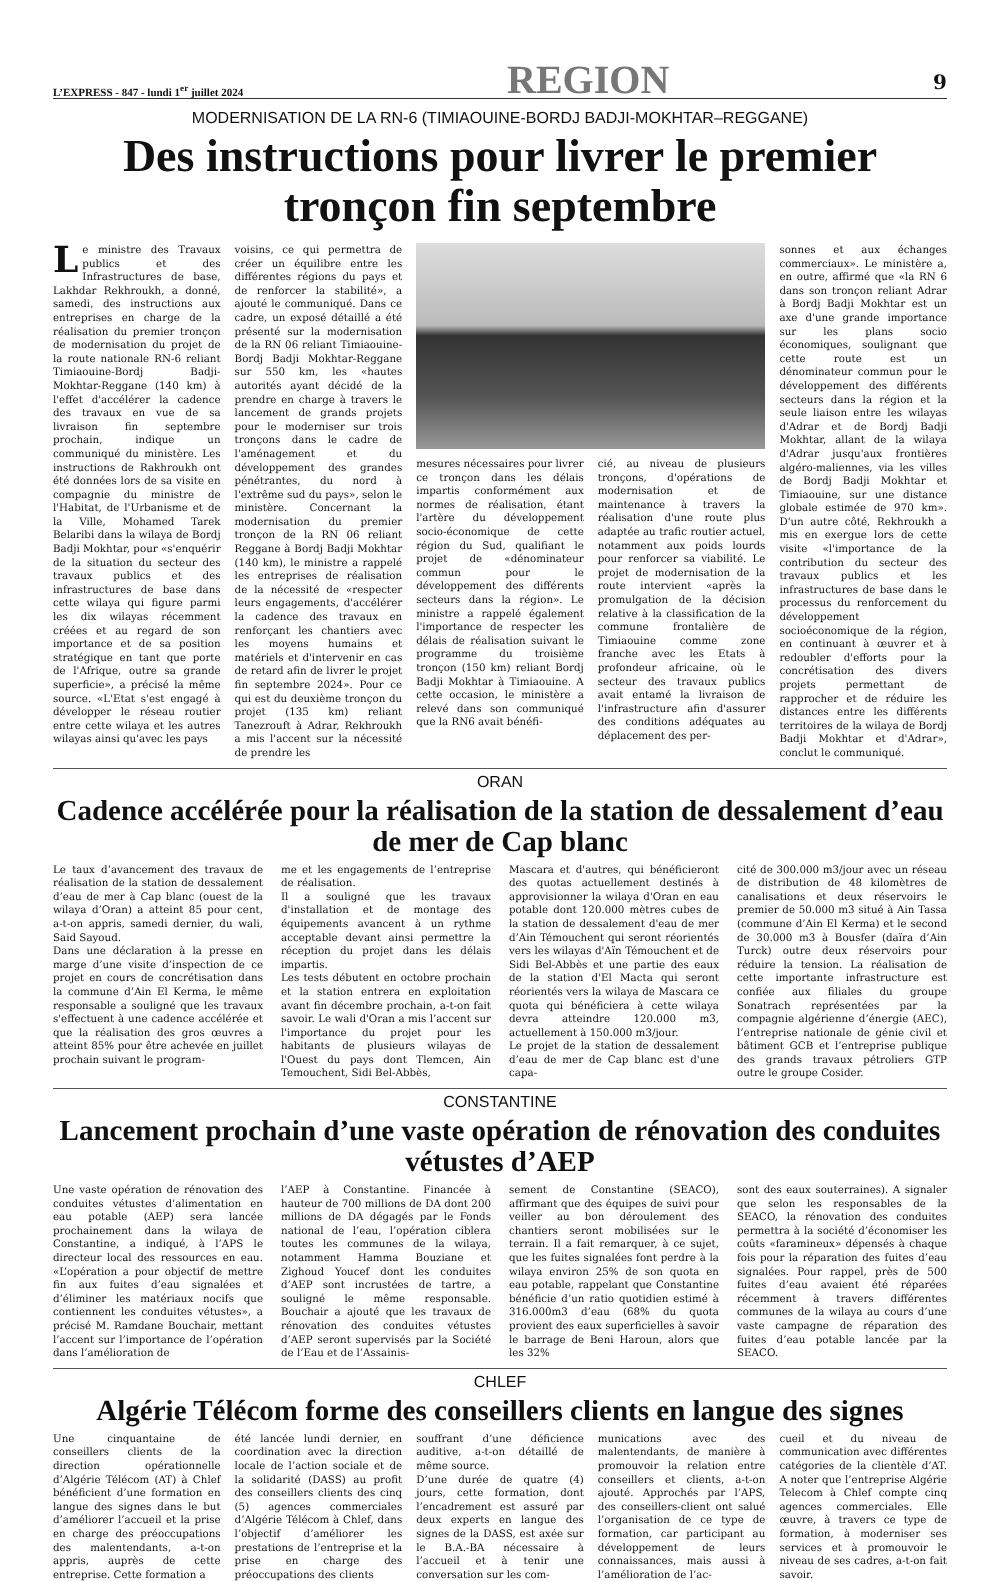L’EXPRESS - 847 - lundi 1<sup>er</sup> juillet 2024 REGION 9
MODERNISATION DE LA RN-6 (TIMIAOUINE-BORDJ BADJI-MOKHTAR–REGGANE)
Des instructions pour livrer le premier tronçon fin septembre
Le ministre des Travaux publics et des Infrastructures de base, Lakhdar Rekhroukh, a donné, samedi, des instructions aux entreprises en charge de la réalisation du premier tronçon de modernisation du projet de la route nationale RN-6 reliant Timiaouine-Bordj Badji-Mokhtar-Reggane (140 km) à l'effet d'accélérer la cadence des travaux en vue de sa livraison fin septembre prochain, indique un communiqué du ministère. Les instructions de Rakhroukh ont été données lors de sa visite en compagnie du ministre de l'Habitat, de l'Urbanisme et de la Ville, Mohamed Tarek Belaribi dans la wilaya de Bordj Badji Mokhtar, pour «s'enquérir de la situation du secteur des travaux publics et des infrastructures de base dans cette wilaya qui figure parmi les dix wilayas récemment créées et au regard de son importance et de sa position stratégique en tant que porte de l'Afrique, outre sa grande superficie», a précisé la même source. «L'Etat s'est engagé à développer le réseau routier entre cette wilaya et les autres wilayas ainsi qu'avec les pays
voisins, ce qui permettra de créer un équilibre entre les différentes régions du pays et de renforcer la stabilité», a ajouté le communiqué. Dans ce cadre, un exposé détaillé a été présenté sur la modernisation de la RN 06 reliant Timiaouine-Bordj Badji Mokhtar-Reggane sur 550 km, les «hautes autorités ayant décidé de la prendre en charge à travers le lancement de grands projets pour le moderniser sur trois tronçons dans le cadre de l'aménagement et du développement des grandes pénétrantes, du nord à l'extrême sud du pays», selon le ministère. Concernant la modernisation du premier tronçon de la RN 06 reliant Reggane à Bordj Badji Mokhtar (140 km), le ministre a rappelé les entreprises de réalisation de la nécessité de «respecter leurs engagements, d'accélérer la cadence des travaux en renforçant les chantiers avec les moyens humains et matériels et d'intervenir en cas de retard afin de livrer le projet fin septembre 2024». Pour ce qui est du deuxième tronçon du projet (135 km) reliant Tanezrouft à Adrar, Rekhroukh a mis l'accent sur la nécessité de prendre les
mesures nécessaires pour livrer ce tronçon dans les délais impartis conformément aux normes de réalisation, étant l'artère du développement socio-économique de cette région du Sud, qualifiant le projet de «dénominateur commun pour le développement des différents secteurs dans la région». Le ministre a rappelé également l'importance de respecter les délais de réalisation suivant le programme du troisième tronçon (150 km) reliant Bordj Badji Mokhtar à Timiaouine. A cette occasion, le ministère a relevé dans son communiqué que la RN6 avait bénéfi-
cié, au niveau de plusieurs tronçons, d'opérations de modernisation et de maintenance à travers la réalisation d'une route plus adaptée au trafic routier actuel, notamment aux poids lourds pour renforcer sa viabilité. Le projet de modernisation de la route intervient «après la promulgation de la décision relative à la classification de la commune frontalière de Timiaouine comme zone franche avec les Etats à profondeur africaine, où le secteur des travaux publics avait entamé la livraison de l'infrastructure afin d'assurer des conditions adéquates au déplacement des per-
sonnes et aux échanges commerciaux». Le ministère a, en outre, affirmé que «la RN 6 dans son tronçon reliant Adrar à Bordj Badji Mokhtar est un axe d'une grande importance sur les plans socio économiques, soulignant que cette route est un dénominateur commun pour le développement des différents secteurs dans la région et la seule liaison entre les wilayas d'Adrar et de Bordj Badji Mokhtar, allant de la wilaya d'Adrar jusqu'aux frontières algéro-maliennes, via les villes de Bordj Badji Mokhtar et Timiaouine, sur une distance globale estimée de 970 km». D'un autre côté, Rekhroukh a mis en exergue lors de cette visite «l'importance de la contribution du secteur des travaux publics et les infrastructures de base dans le processus du renforcement du développement socioéconomique de la région, en continuant à œuvrer et à redoubler d'efforts pour la concrétisation des divers projets permettant de rapprocher et de réduire les distances entre les différents territoires de la wilaya de Bordj Badji Mokhtar et d'Adrar», conclut le communiqué.
ORAN
Cadence accélérée pour la réalisation de la station de dessalement d’eau de mer de Cap blanc
Le taux d’avancement des travaux de réalisation de la station de dessalement d’eau de mer à Cap blanc (ouest de la wilaya d’Oran) a atteint 85 pour cent, a-t-on appris, samedi dernier, du wali, Said Sayoud.
Dans une déclaration à la presse en marge d’une visite d’inspection de ce projet en cours de concrétisation dans la commune d’Ain El Kerma, le même responsable a souligné que les travaux s'effectuent à une cadence accélérée et que la réalisation des gros œuvres a atteint 85% pour être achevée en juillet prochain suivant le program-
me et les engagements de l’entreprise de réalisation.
Il a souligné que les travaux d'installation et de montage des équipements avancent à un rythme acceptable devant ainsi permettre la réception du projet dans les délais impartis.
Les tests débutent en octobre prochain et la station entrera en exploitation avant fin décembre prochain, a-t-on fait savoir. Le wali d'Oran a mis l’accent sur l'importance du projet pour les habitants de plusieurs wilayas de l'Ouest du pays dont Tlemcen, Ain Temouchent, Sidi Bel-Abbès,
Mascara et d'autres, qui bénéficieront des quotas actuellement destinés à approvisionner la wilaya d'Oran en eau potable dont 120.000 mètres cubes de la station de dessalement d'eau de mer d’Ain Témouchent qui seront réorientés vers les wilayas d'Aïn Témouchent et de Sidi Bel-Abbès et une partie des eaux de la station d'El Macta qui seront réorientés vers la wilaya de Mascara ce quota qui bénéficiera à cette wilaya devra atteindre 120.000 m3, actuellement à 150.000 m3/jour.
Le projet de la station de dessalement d’eau de mer de Cap blanc est d'une capa-
cité de 300.000 m3/jour avec un réseau de distribution de 48 kilomètres de canalisations et deux réservoirs le premier de 50.000 m3 situé à Ain Tassa (commune d’Ain El Kerma) et le second de 30.000 m3 à Bousfer (daïra d’Ain Turck) outre deux réservoirs pour réduire la tension. La réalisation de cette importante infrastructure est confiée aux filiales du groupe Sonatrach représentées par la compagnie algérienne d’énergie (AEC), l’entreprise nationale de génie civil et bâtiment GCB et l’entreprise publique des grands travaux pétroliers GTP outre le groupe Cosider.
CONSTANTINE
Lancement prochain d’une vaste opération de rénovation des conduites vétustes d’AEP
Une vaste opération de rénovation des conduites vétustes d’alimentation en eau potable (AEP) sera lancée prochainement dans la wilaya de Constantine, a indiqué, à l’APS le directeur local des ressources en eau. «L’opération a pour objectif de mettre fin aux fuites d’eau signalées et d’éliminer les matériaux nocifs que contiennent les conduites vétustes», a précisé M. Ramdane Bouchair, mettant l’accent sur l’importance de l’opération dans l’amélioration de
l’AEP à Constantine. Financée à hauteur de 700 millions de DA dont 200 millions de DA dégagés par le Fonds national de l’eau, l’opération ciblera toutes les communes de la wilaya, notamment Hamma Bouziane et Zighoud Youcef dont les conduites d’AEP sont incrustées de tartre, a souligné le même responsable. Bouchair a ajouté que les travaux de rénovation des conduites vétustes d’AEP seront supervisés par la Société de l’Eau et de l’Assainis-
sement de Constantine (SEACO), affirmant que des équipes de suivi pour veiller au bon déroulement des chantiers seront mobilisées sur le terrain. Il a fait remarquer, à ce sujet, que les fuites signalées font perdre à la wilaya environ 25% de son quota en eau potable, rappelant que Constantine bénéficie d’un ratio quotidien estimé à 316.000m3 d’eau (68% du quota provient des eaux superficielles à savoir le barrage de Beni Haroun, alors que les 32%
sont des eaux souterraines). A signaler que selon les responsables de la SEACO, la rénovation des conduites permettra à la société d’économiser les coûts «faramineux» dépensés à chaque fois pour la réparation des fuites d’eau signalées. Pour rappel, près de 500 fuites d’eau avaient été réparées récemment à travers différentes communes de la wilaya au cours d’une vaste campagne de réparation des fuites d’eau potable lancée par la SEACO.
CHLEF
Algérie Télécom forme des conseillers clients en langue des signes
Une cinquantaine de conseillers clients de la direction opérationnelle d’Algérie Télécom (AT) à Chlef bénéficient d’une formation en langue des signes dans le but d’améliorer l’accueil et la prise en charge des préoccupations des malentendants, a-t-on appris, auprès de cette entreprise. Cette formation a
été lancée lundi dernier, en coordination avec la direction locale de l’action sociale et de la solidarité (DASS) au profit des conseillers clients des cinq (5) agences commerciales d’Algérie Télécom à Chlef, dans l’objectif d’améliorer les prestations de l’entreprise et la prise en charge des préoccupations des clients
souffrant d’une déficience auditive, a-t-on détaillé de même source.
D’une durée de quatre (4) jours, cette formation, dont l’encadrement est assuré par deux experts en langue des signes de la DASS, est axée sur le B.A.-BA nécessaire à l’accueil et à tenir une conversation sur les com-
munications avec des malentendants, de manière à promouvoir la relation entre conseillers et clients, a-t-on ajouté. Approchés par l’APS, des conseillers-client ont salué l’organisation de ce type de formation, car participant au développement de leurs connaissances, mais aussi à l’amélioration de l’ac-
cueil et du niveau de communication avec différentes catégories de la clientèle d’AT. A noter que l’entreprise Algérie Telecom à Chlef compte cinq agences commerciales. Elle œuvre, à travers ce type de formation, à moderniser ses services et à promouvoir le niveau de ses cadres, a-t-on fait savoir.